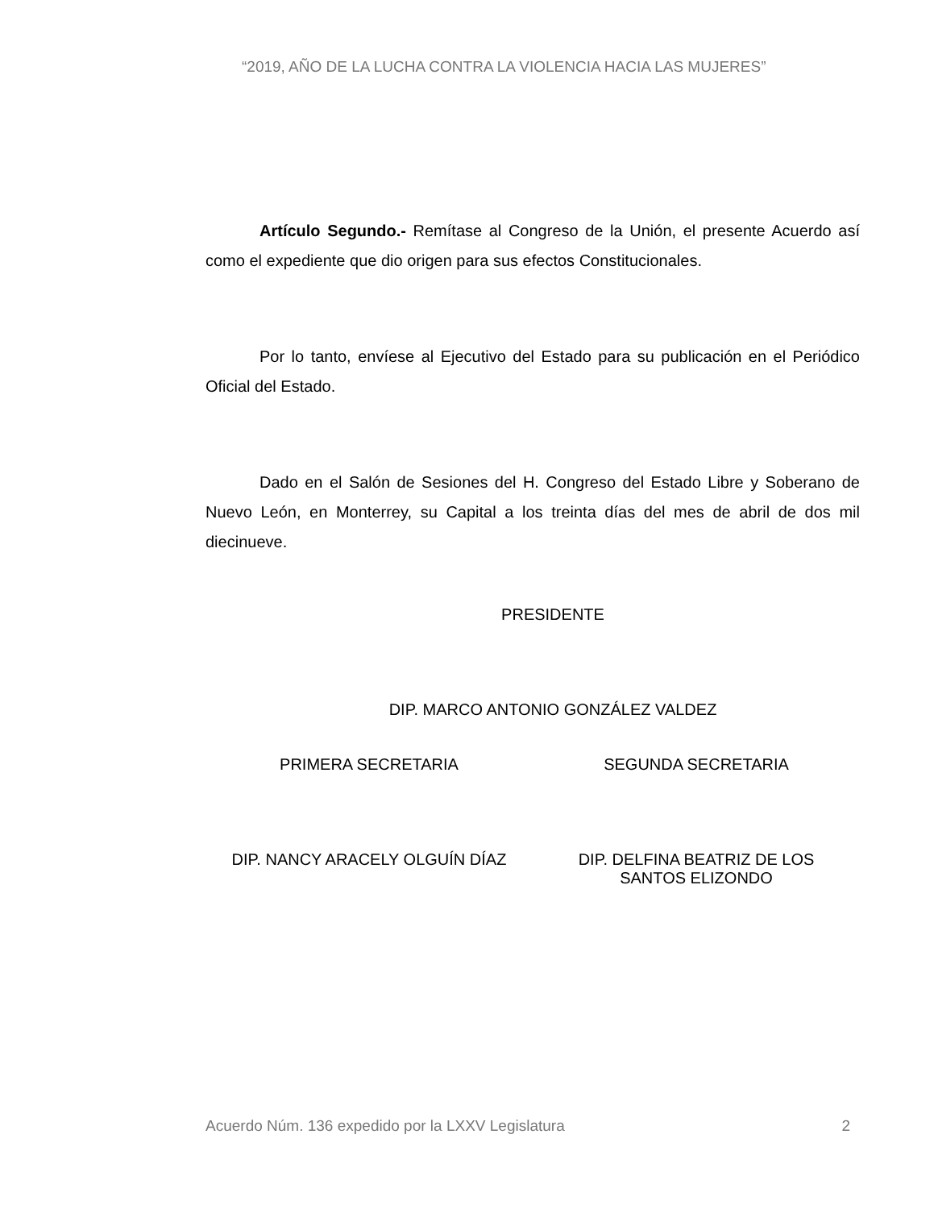“2019, AÑO DE LA LUCHA CONTRA LA VIOLENCIA HACIA LAS MUJERES”
Artículo Segundo.- Remítase al Congreso de la Unión, el presente Acuerdo así como el expediente que dio origen para sus efectos Constitucionales.
Por lo tanto, envíese al Ejecutivo del Estado para su publicación en el Periódico Oficial del Estado.
Dado en el Salón de Sesiones del H. Congreso del Estado Libre y Soberano de Nuevo León, en Monterrey, su Capital a los treinta días del mes de abril de dos mil diecinueve.
PRESIDENTE
DIP. MARCO ANTONIO GONZÁLEZ VALDEZ
PRIMERA SECRETARIA SEGUNDA SECRETARIA
DIP. NANCY ARACELY OLGUÍN DÍAZ DIP. DELFINA BEATRIZ DE LOS
SANTOS ELIZONDO
Acuerdo Núm. 136 expedido por la LXXV Legislatura 2